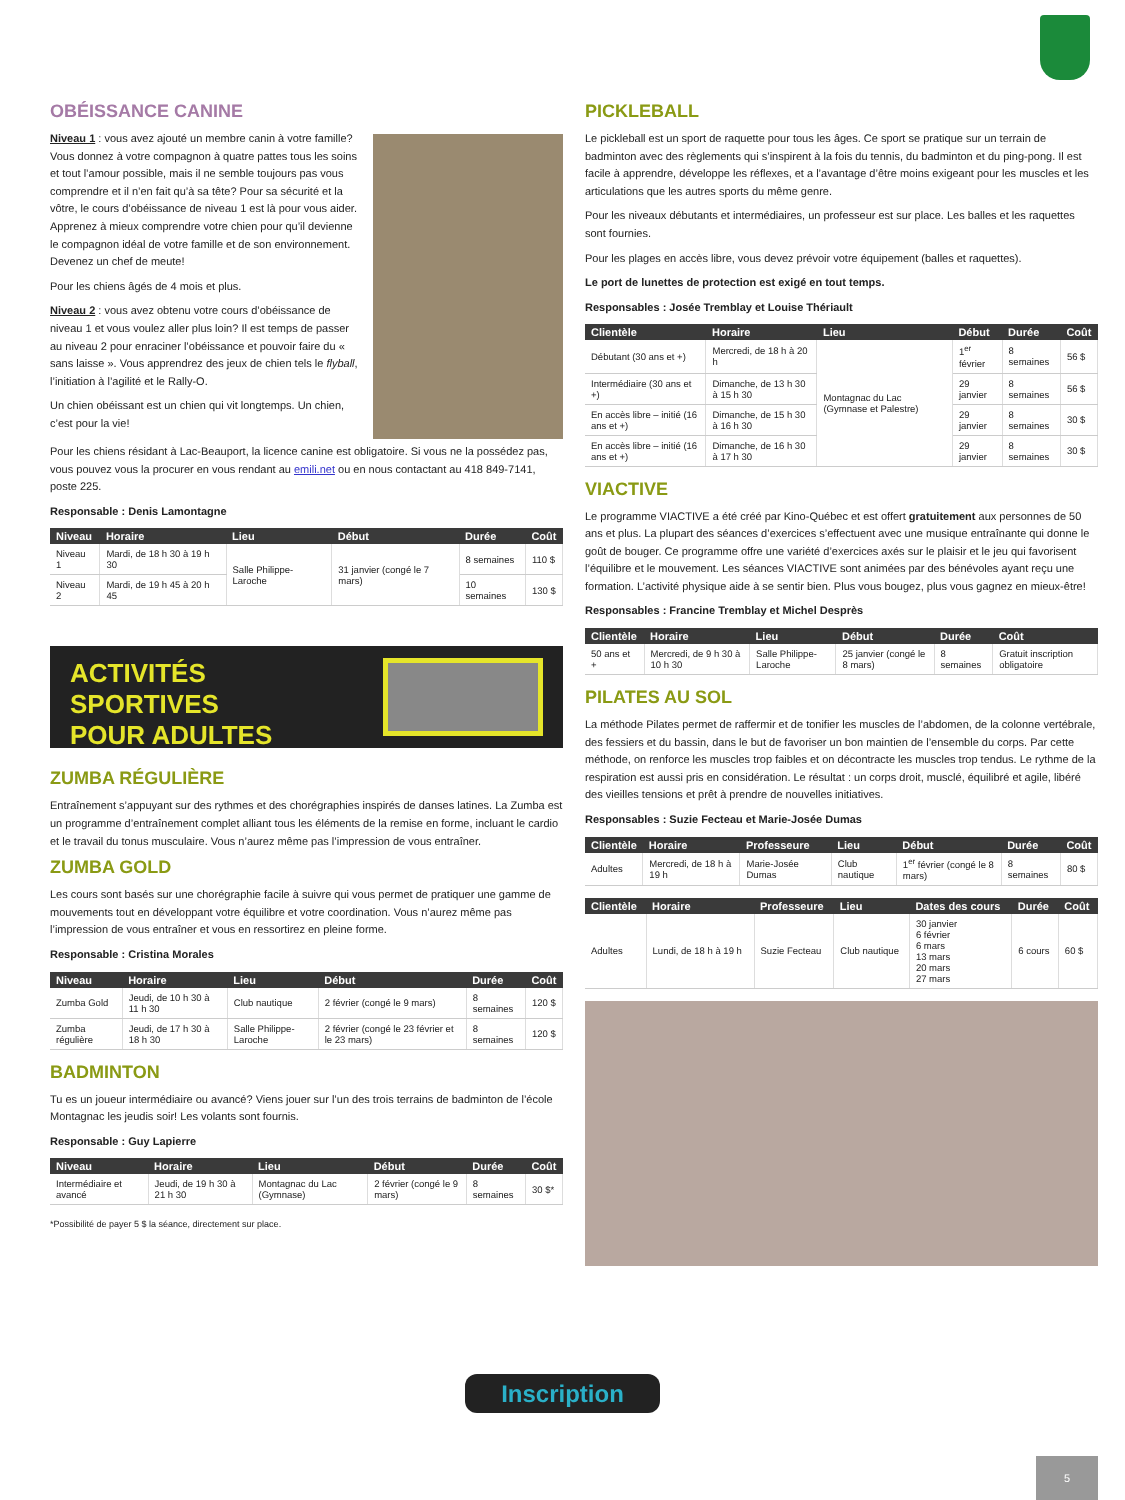OBÉISSANCE CANINE
Niveau 1 : vous avez ajouté un membre canin à votre famille? Vous donnez à votre compagnon à quatre pattes tous les soins et tout l’amour possible, mais il ne semble toujours pas vous comprendre et il n’en fait qu’à sa tête? Pour sa sécurité et la vôtre, le cours d’obéissance de niveau 1 est là pour vous aider. Apprenez à mieux comprendre votre chien pour qu’il devienne le compagnon idéal de votre famille et de son environnement. Devenez un chef de meute!
Pour les chiens âgés de 4 mois et plus.
Niveau 2 : vous avez obtenu votre cours d’obéissance de niveau 1 et vous voulez aller plus loin? Il est temps de passer au niveau 2 pour enraciner l’obéissance et pouvoir faire du « sans laisse ». Vous apprendrez des jeux de chien tels le flyball, l’initiation à l’agilité et le Rally-O.
Un chien obéissant est un chien qui vit longtemps. Un chien, c’est pour la vie!
Pour les chiens résidant à Lac-Beauport, la licence canine est obligatoire. Si vous ne la possédez pas, vous pouvez vous la procurer en vous rendant au emili.net ou en nous contactant au 418 849-7141, poste 225.
Responsable : Denis Lamontagne
| Niveau | Horaire | Lieu | Début | Durée | Coût |
| --- | --- | --- | --- | --- | --- |
| Niveau 1 | Mardi, de 18 h 30 à 19 h 30 | Salle Philippe-Laroche | 31 janvier (congé le 7 mars) | 8 semaines | 110 $ |
| Niveau 2 | Mardi, de 19 h 45 à 20 h 45 | | | 10 semaines | 130 $ |
ACTIVITÉS
SPORTIVES
POUR ADULTES
ZUMBA RÉGULIÈRE
Entraînement s’appuyant sur des rythmes et des chorégraphies inspirés de danses latines. La Zumba est un programme d’entraînement complet alliant tous les éléments de la remise en forme, incluant le cardio et le travail du tonus musculaire. Vous n’aurez même pas l’impression de vous entraîner.
ZUMBA GOLD
Les cours sont basés sur une chorégraphie facile à suivre qui vous permet de pratiquer une gamme de mouvements tout en développant votre équilibre et votre coordination. Vous n’aurez même pas l’impression de vous entraîner et vous en ressortirez en pleine forme.
Responsable : Cristina Morales
| Niveau | Horaire | Lieu | Début | Durée | Coût |
| --- | --- | --- | --- | --- | --- |
| Zumba Gold | Jeudi, de 10 h 30 à 11 h 30 | Club nautique | 2 février (congé le 9 mars) | 8 semaines | 120 $ |
| Zumba régulière | Jeudi, de 17 h 30 à 18 h 30 | Salle Philippe-Laroche | 2 février (congé le 23 février et le 23 mars) | 8 semaines | 120 $ |
BADMINTON
Tu es un joueur intermédiaire ou avancé? Viens jouer sur l’un des trois terrains de badminton de l’école Montagnac les jeudis soir! Les volants sont fournis.
Responsable : Guy Lapierre
| Niveau | Horaire | Lieu | Début | Durée | Coût |
| --- | --- | --- | --- | --- | --- |
| Intermédiaire et avancé | Jeudi, de 19 h 30 à 21 h 30 | Montagnac du Lac (Gymnase) | 2 février (congé le 9 mars) | 8 semaines | 30 $* |
*Possibilité de payer 5 $ la séance, directement sur place.
PICKLEBALL
Le pickleball est un sport de raquette pour tous les âges. Ce sport se pratique sur un terrain de badminton avec des règlements qui s’inspirent à la fois du tennis, du badminton et du ping-pong. Il est facile à apprendre, développe les réflexes, et a l’avantage d’être moins exigeant pour les muscles et les articulations que les autres sports du même genre.
Pour les niveaux débutants et intermédiaires, un professeur est sur place. Les balles et les raquettes sont fournies.
Pour les plages en accès libre, vous devez prévoir votre équipement (balles et raquettes).
Le port de lunettes de protection est exigé en tout temps.
Responsables : Josée Tremblay et Louise Thériault
| Clientèle | Horaire | Lieu | Début | Durée | Coût |
| --- | --- | --- | --- | --- | --- |
| Débutant (30 ans et +) | Mercredi, de 18 h à 20 h | Montagnac du Lac (Gymnase et Palestre) | 1<sup>er</sup> février | 8 semaines | 56 $ |
| Intermédiaire (30 ans et +) | Dimanche, de 13 h 30 à 15 h 30 | | 29 janvier | 8 semaines | 56 $ |
| En accès libre – initié (16 ans et +) | Dimanche, de 15 h 30 à 16 h 30 | | 29 janvier | 8 semaines | 30 $ |
| En accès libre – initié (16 ans et +) | Dimanche, de 16 h 30 à 17 h 30 | | 29 janvier | 8 semaines | 30 $ |
VIACTIVE
Le programme VIACTIVE a été créé par Kino-Québec et est offert gratuitement aux personnes de 50 ans et plus. La plupart des séances d’exercices s’effectuent avec une musique entraînante qui donne le goût de bouger. Ce programme offre une variété d’exercices axés sur le plaisir et le jeu qui favorisent l’équilibre et le mouvement. Les séances VIACTIVE sont animées par des bénévoles ayant reçu une formation. L’activité physique aide à se sentir bien. Plus vous bougez, plus vous gagnez en mieux-être!
Responsables : Francine Tremblay et Michel Desprès
| Clientèle | Horaire | Lieu | Début | Durée | Coût |
| --- | --- | --- | --- | --- | --- |
| 50 ans et + | Mercredi, de 9 h 30 à 10 h 30 | Salle Philippe-Laroche | 25 janvier (congé le 8 mars) | 8 semaines | Gratuit inscription obligatoire |
PILATES AU SOL
La méthode Pilates permet de raffermir et de tonifier les muscles de l’abdomen, de la colonne vertébrale, des fessiers et du bassin, dans le but de favoriser un bon maintien de l’ensemble du corps. Par cette méthode, on renforce les muscles trop faibles et on décontracte les muscles trop tendus. Le rythme de la respiration est aussi pris en considération. Le résultat : un corps droit, musclé, équilibré et agile, libéré des vieilles tensions et prêt à prendre de nouvelles initiatives.
Responsables : Suzie Fecteau et Marie-Josée Dumas
| Clientèle | Horaire | Professeure | Lieu | Début | Durée | Coût |
| --- | --- | --- | --- | --- | --- | --- |
| Adultes | Mercredi, de 18 h à 19 h | Marie-Josée Dumas | Club nautique | 1<sup>er</sup> février (congé le 8 mars) | 8 semaines | 80 $ |
| Clientèle | Horaire | Professeure | Lieu | Dates des cours | Durée | Coût |
| --- | --- | --- | --- | --- | --- | --- |
| Adultes | Lundi, de 18 h à 19 h | Suzie Fecteau | Club nautique | 30 janvier 6 février 6 mars 13 mars 20 mars 27 mars | 6 cours | 60 $ |
Inscription
5